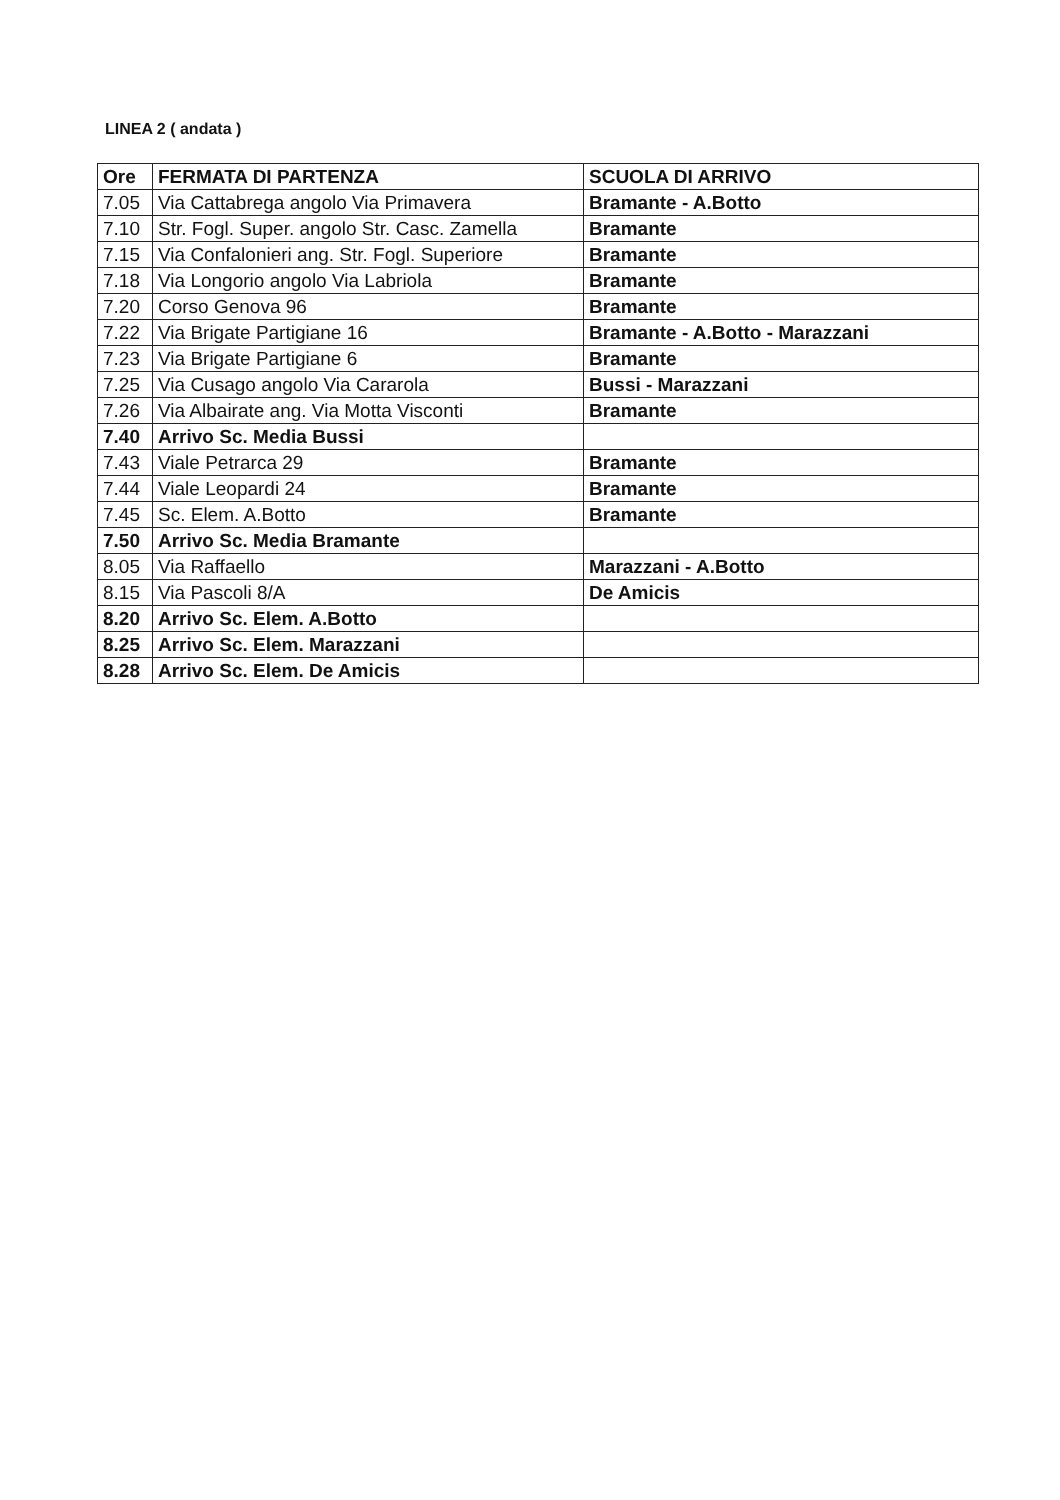LINEA 2 ( andata )
| Ore | FERMATA DI PARTENZA | SCUOLA DI ARRIVO |
| --- | --- | --- |
| 7.05 | Via Cattabrega angolo Via Primavera | Bramante - A.Botto |
| 7.10 | Str. Fogl. Super. angolo Str. Casc. Zamella | Bramante |
| 7.15 | Via Confalonieri ang. Str. Fogl. Superiore | Bramante |
| 7.18 | Via Longorio angolo Via Labriola | Bramante |
| 7.20 | Corso Genova 96 | Bramante |
| 7.22 | Via Brigate Partigiane 16 | Bramante - A.Botto - Marazzani |
| 7.23 | Via Brigate Partigiane 6 | Bramante |
| 7.25 | Via Cusago angolo Via Cararola | Bussi - Marazzani |
| 7.26 | Via Albairate ang. Via Motta Visconti | Bramante |
| 7.40 | Arrivo Sc. Media Bussi | |
| 7.43 | Viale Petrarca 29 | Bramante |
| 7.44 | Viale Leopardi 24 | Bramante |
| 7.45 | Sc. Elem. A.Botto | Bramante |
| 7.50 | Arrivo Sc. Media Bramante | |
| 8.05 | Via Raffaello | Marazzani - A.Botto |
| 8.15 | Via Pascoli 8/A | De Amicis |
| 8.20 | Arrivo Sc. Elem. A.Botto | |
| 8.25 | Arrivo Sc. Elem. Marazzani | |
| 8.28 | Arrivo Sc. Elem. De Amicis | |